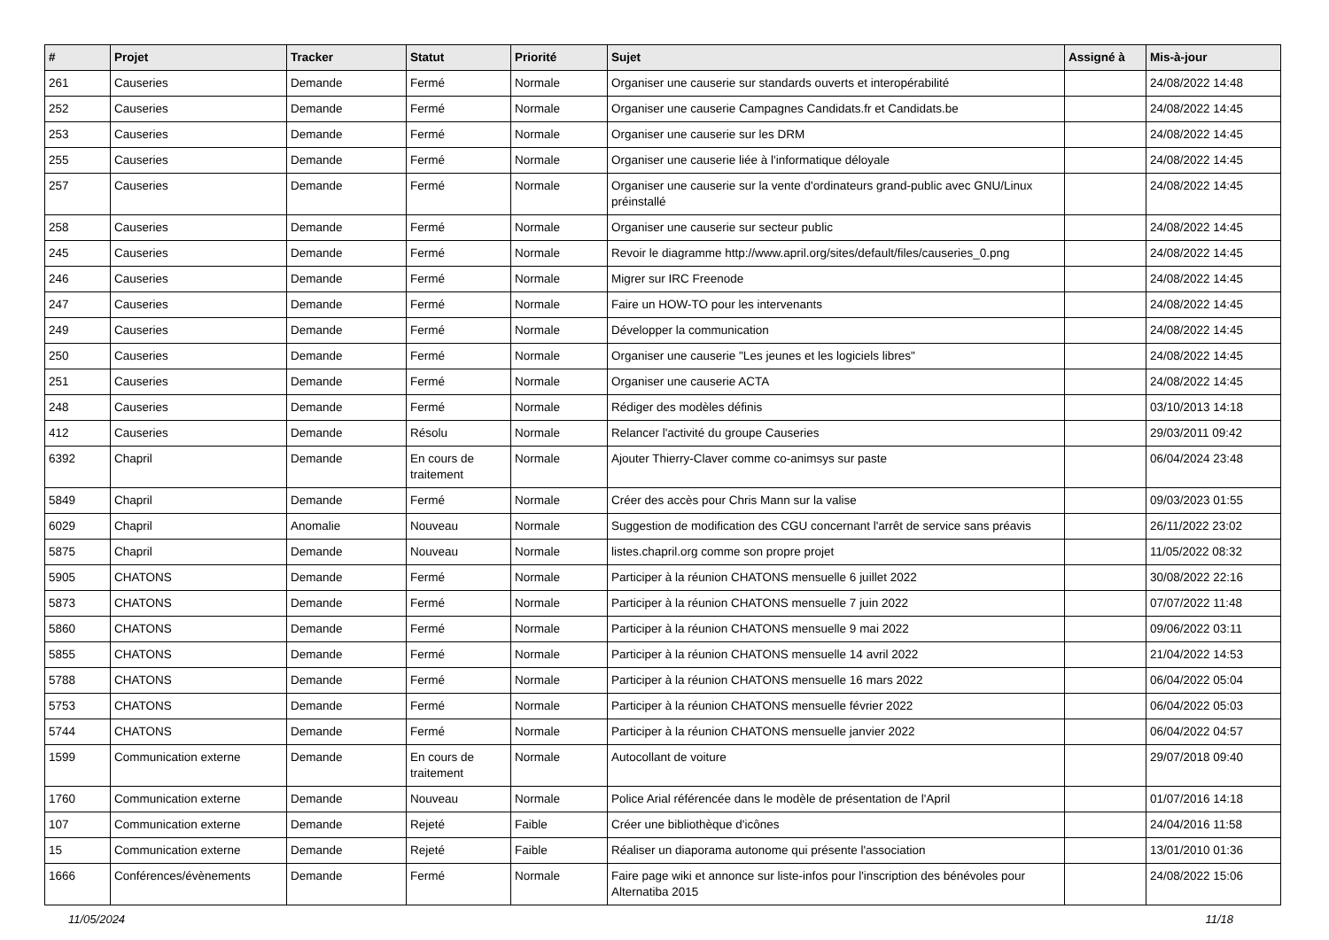| # | Projet | Tracker | Statut | Priorité | Sujet | Assigné à | Mis-à-jour |
| --- | --- | --- | --- | --- | --- | --- | --- |
| 261 | Causeries | Demande | Fermé | Normale | Organiser une causerie sur standards ouverts et interopérabilité | | 24/08/2022 14:48 |
| 252 | Causeries | Demande | Fermé | Normale | Organiser une causerie Campagnes Candidats.fr et Candidats.be | | 24/08/2022 14:45 |
| 253 | Causeries | Demande | Fermé | Normale | Organiser une causerie sur les DRM | | 24/08/2022 14:45 |
| 255 | Causeries | Demande | Fermé | Normale | Organiser une causerie liée à l'informatique déloyale | | 24/08/2022 14:45 |
| 257 | Causeries | Demande | Fermé | Normale | Organiser une causerie sur la vente d'ordinateurs grand-public avec GNU/Linux préinstallé | | 24/08/2022 14:45 |
| 258 | Causeries | Demande | Fermé | Normale | Organiser une causerie sur secteur public | | 24/08/2022 14:45 |
| 245 | Causeries | Demande | Fermé | Normale | Revoir le diagramme http://www.april.org/sites/default/files/causeries_0.png | | 24/08/2022 14:45 |
| 246 | Causeries | Demande | Fermé | Normale | Migrer sur IRC Freenode | | 24/08/2022 14:45 |
| 247 | Causeries | Demande | Fermé | Normale | Faire un HOW-TO pour les intervenants | | 24/08/2022 14:45 |
| 249 | Causeries | Demande | Fermé | Normale | Développer la communication | | 24/08/2022 14:45 |
| 250 | Causeries | Demande | Fermé | Normale | Organiser une causerie "Les jeunes et les logiciels libres" | | 24/08/2022 14:45 |
| 251 | Causeries | Demande | Fermé | Normale | Organiser une causerie ACTA | | 24/08/2022 14:45 |
| 248 | Causeries | Demande | Fermé | Normale | Rédiger des modèles définis | | 03/10/2013 14:18 |
| 412 | Causeries | Demande | Résolu | Normale | Relancer l'activité du groupe Causeries | | 29/03/2011 09:42 |
| 6392 | Chapril | Demande | En cours de traitement | Normale | Ajouter Thierry-Claver comme co-animsys sur paste | | 06/04/2024 23:48 |
| 5849 | Chapril | Demande | Fermé | Normale | Créer des accès pour Chris Mann sur la valise | | 09/03/2023 01:55 |
| 6029 | Chapril | Anomalie | Nouveau | Normale | Suggestion de modification des CGU concernant l'arrêt de service sans préavis | | 26/11/2022 23:02 |
| 5875 | Chapril | Demande | Nouveau | Normale | listes.chapril.org comme son propre projet | | 11/05/2022 08:32 |
| 5905 | CHATONS | Demande | Fermé | Normale | Participer à la réunion CHATONS mensuelle 6 juillet 2022 | | 30/08/2022 22:16 |
| 5873 | CHATONS | Demande | Fermé | Normale | Participer à la réunion CHATONS mensuelle 7 juin 2022 | | 07/07/2022 11:48 |
| 5860 | CHATONS | Demande | Fermé | Normale | Participer à la réunion CHATONS mensuelle 9 mai 2022 | | 09/06/2022 03:11 |
| 5855 | CHATONS | Demande | Fermé | Normale | Participer à la réunion CHATONS mensuelle 14 avril 2022 | | 21/04/2022 14:53 |
| 5788 | CHATONS | Demande | Fermé | Normale | Participer à la réunion CHATONS mensuelle 16 mars 2022 | | 06/04/2022 05:04 |
| 5753 | CHATONS | Demande | Fermé | Normale | Participer à la réunion CHATONS mensuelle février 2022 | | 06/04/2022 05:03 |
| 5744 | CHATONS | Demande | Fermé | Normale | Participer à la réunion CHATONS mensuelle janvier 2022 | | 06/04/2022 04:57 |
| 1599 | Communication externe | Demande | En cours de traitement | Normale | Autocollant de voiture | | 29/07/2018 09:40 |
| 1760 | Communication externe | Demande | Nouveau | Normale | Police Arial référencée dans le modèle de présentation de l'April | | 01/07/2016 14:18 |
| 107 | Communication externe | Demande | Rejeté | Faible | Créer une bibliothèque d'icônes | | 24/04/2016 11:58 |
| 15 | Communication externe | Demande | Rejeté | Faible | Réaliser un diaporama autonome qui présente l'association | | 13/01/2010 01:36 |
| 1666 | Conférences/évènements | Demande | Fermé | Normale | Faire page wiki et annonce sur liste-infos pour l'inscription des bénévoles pour Alternatiba 2015 | | 24/08/2022 15:06 |
11/05/2024 11/18